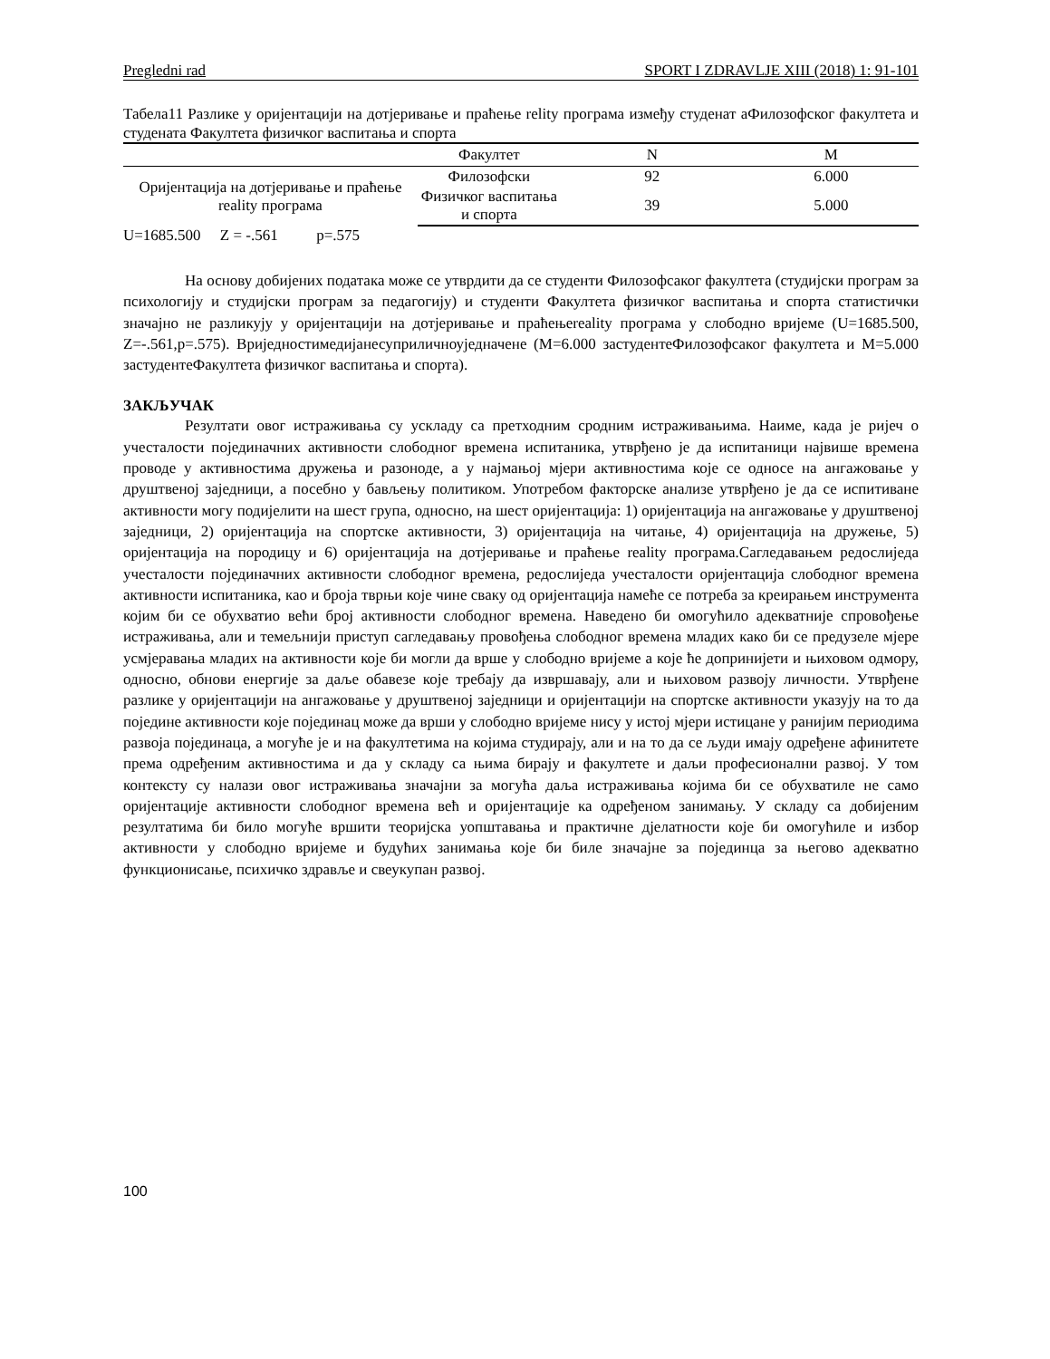Pregledni rad SPORT I ZDRAVLJE XIII (2018) 1: 91-101
Табела11 Разлике у оријентацији на дотјеривање и праћење relity програма између студенат аФилозофског факултета и студената Факултета физичког васпитања и спорта
| | Факултет | N | M |
| --- | --- | --- | --- |
| Оријентација на дотјеривање и праћење reality програма | Филозофски | 92 | 6.000 |
| | Физичког васпитања и спорта | 39 | 5.000 |
U=1685.500 Z = -.561 p=.575
На основу добијених података може се утврдити да се студенти Филозофсаког факултета (студијски програм за психологију и студијски програм за педагогију) и студенти Факултета физичког васпитања и спорта статистички значајно не разликују у оријентацији на дотјеривање и праћењеreality програма у слободно вријеме (U=1685.500, Z=-.561,p=.575). Вриједностимедијанесуприличноуједначене (М=6.000 застудентеФилозофсаког факултета и М=5.000 застудентеФакултета физичког васпитања и спорта).
ЗАКЉУЧАК
Резултати овог истраживања су ускладу са претходним сродним истраживањима. Наиме, када је ријеч о учесталости појединачних активности слободног времена испитаника, утврђено је да испитаници највише времена проводе у активностима дружења и разоноде, а у најмањој мјери активностима које се односе на ангажовање у друштвеној заједници, а посебно у бављењу политиком. Употребом факторске анализе утврђено је да се испитиване активности могу подијелити на шест група, односно, на шест оријентација: 1) оријентација на ангажовање у друштвеној заједници, 2) оријентација на спортске активности, 3) оријентација на читање, 4) оријентација на дружење, 5) оријентација на породицу и 6) оријентација на дотјеривање и праћење reality програма.Сагледавањем редослиједа учесталости појединачних активности слободног времена, редослиједа учесталости оријентација слободног времена активности испитаника, као и броја тврњи које чине сваку од оријентација намеће се потреба за креирањем инструмента којим би се обухватио већи број активности слободног времена. Наведено би омогућило адекватније спровођење истраживања, али и темељнији приступ сагледавању провођења слободног времена младих како би се предузеле мјере усмјеравања младих на активности које би могли да врше у слободно вријеме а које ће допринијети и њиховом одмору, односно, обнови енергије за даље обавезе које требају да извршавају, али и њиховом развоју личности. Утврђене разлике у оријентацији на ангажовање у друштвеној заједници и оријентацији на спортске активности указују на то да поједине активности које појединац може да врши у слободно вријеме нису у истој мјери истицане у ранијим периодима развоја појединаца, а могуће је и на факултетима на којима студирају, али и на то да се људи имају одређене афинитете према одређеним активностима и да у складу са њима бирају и факултете и даљи професионални развој. У том контексту су налази овог истраживања значајни за могућа даља истраживања којима би се обухватиле не само оријентације активности слободног времена већ и оријентације ка одређеном занимању. У складу са добијеним резултатима би било могуће вршити теоријска уопштавања и практичне дјелатности које би омогућиле и избор активности у слободно вријеме и будућих занимања које би биле значајне за појединца за његово адекватно функционисање, психичко здравље и свеукупан развој.
100